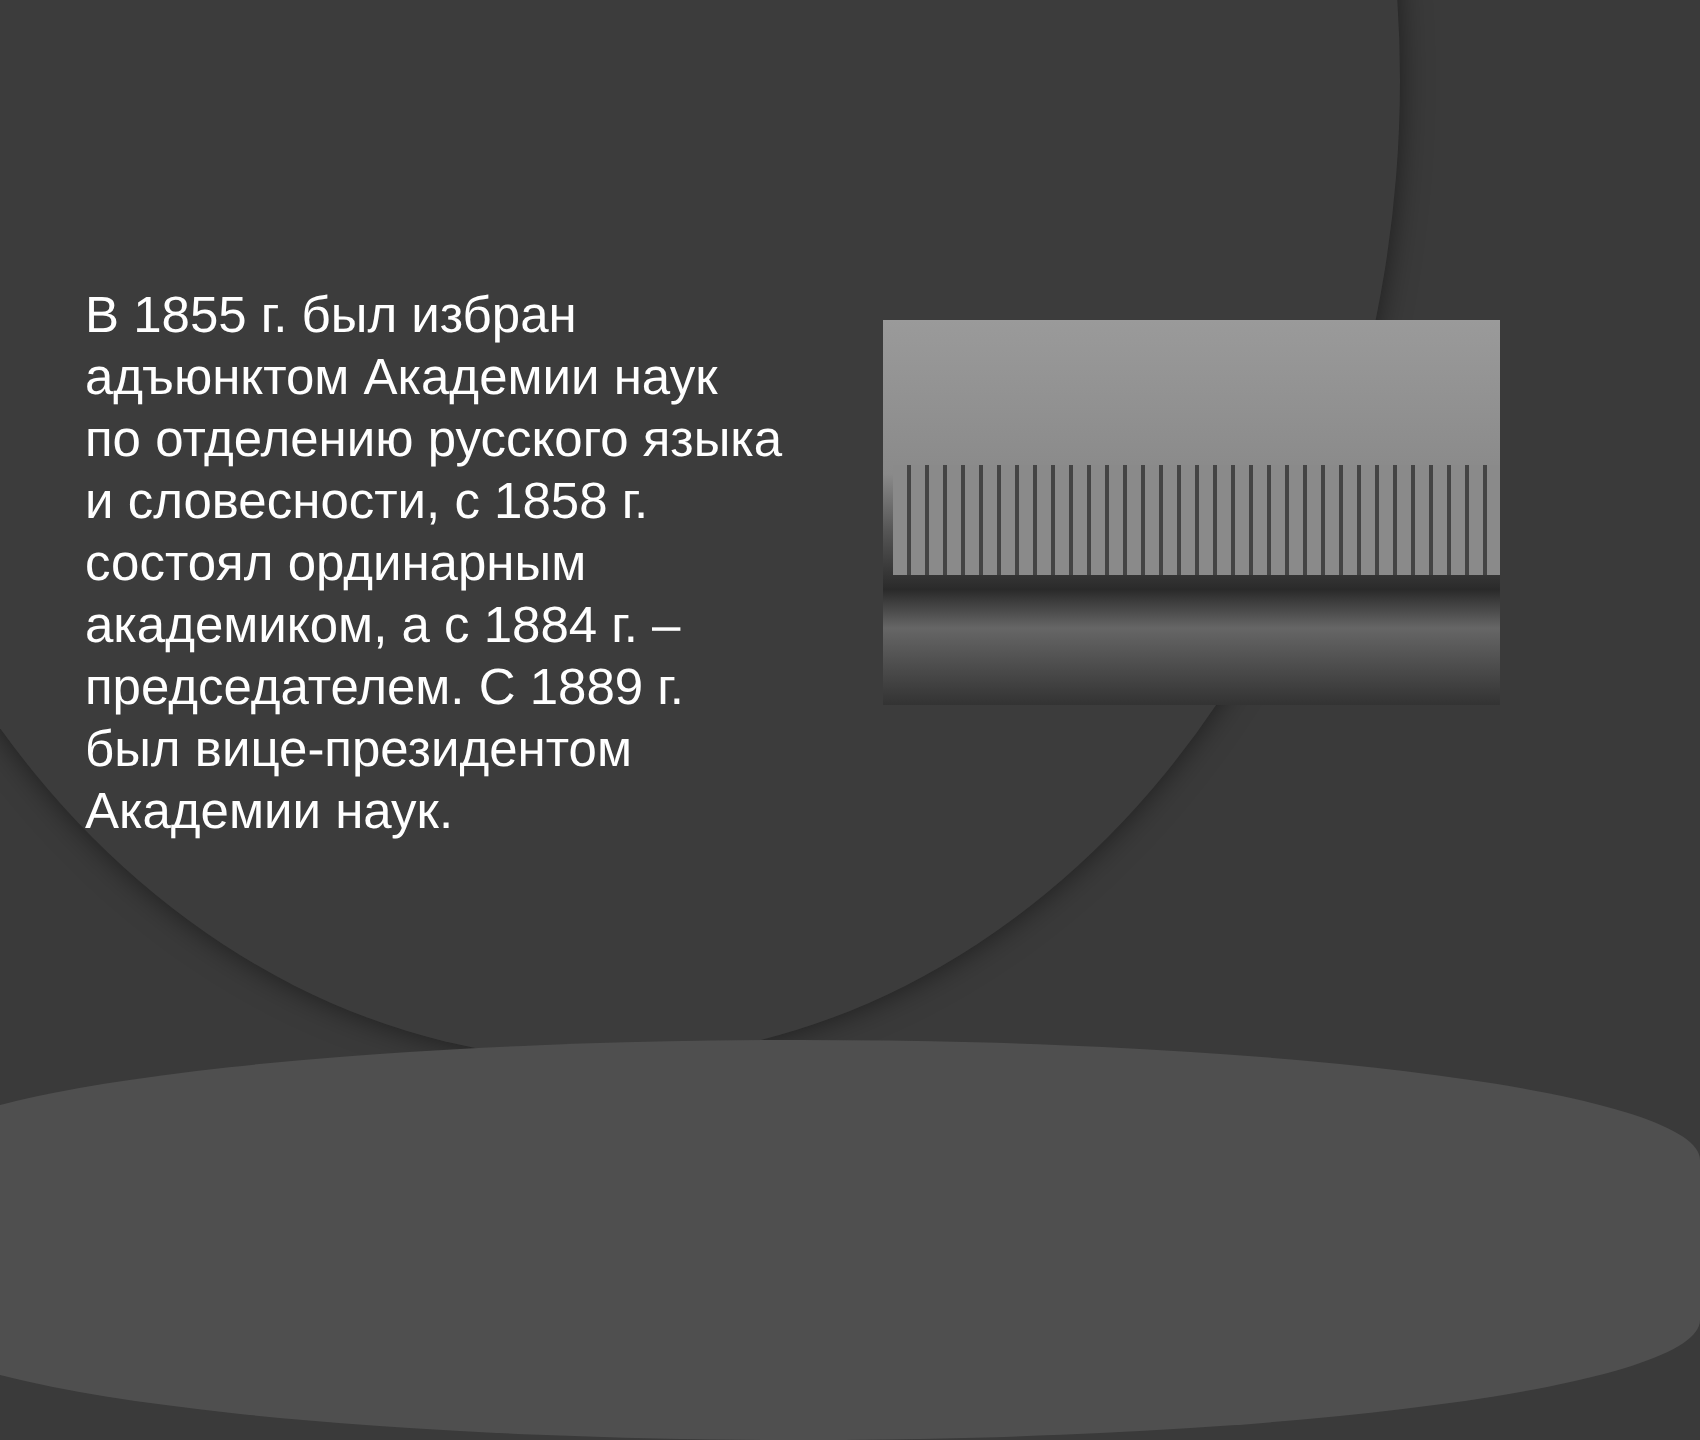В 1855 г. был избран адъюнктом Академии наук по отделению русского языка и словесности, с 1858 г. состоял ординарным академиком, а с 1884 г. – председателем. С 1889 г. был вице-президентом Академии наук.